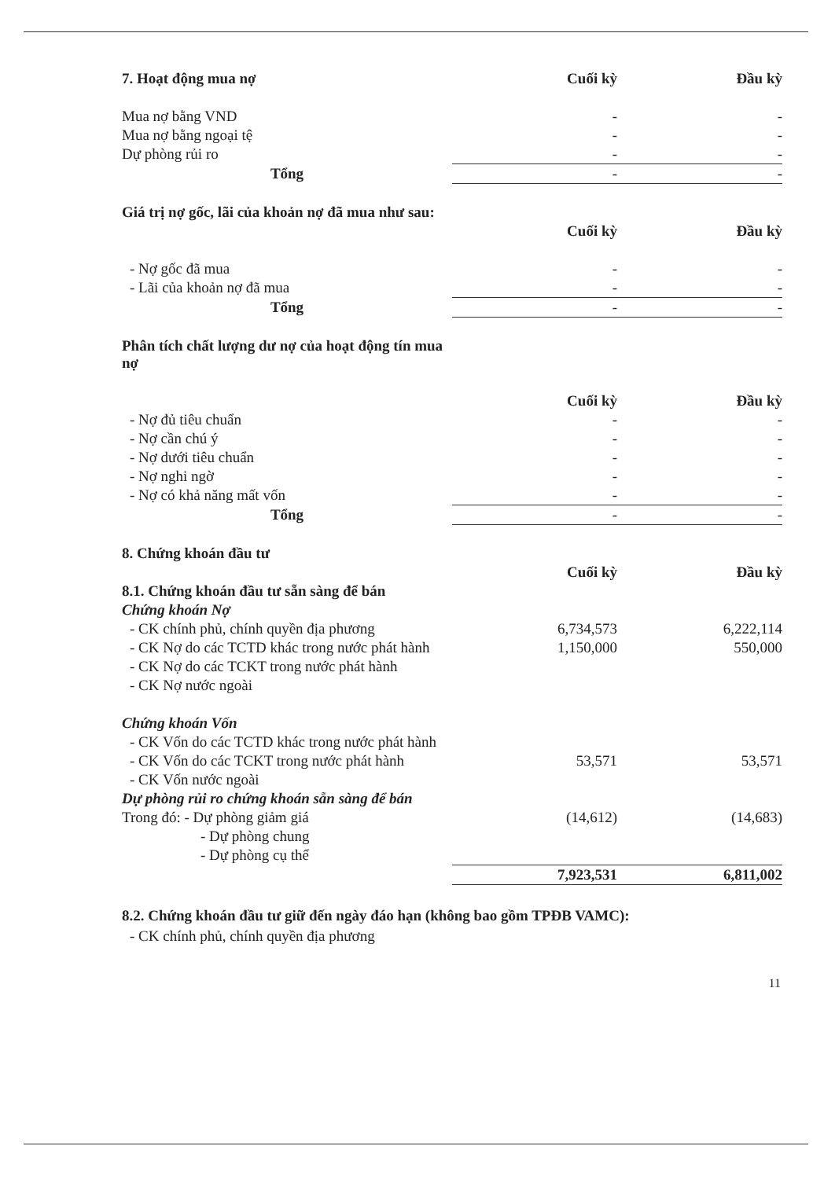| 7. Hoạt động mua nợ | Cuối kỳ | Đầu kỳ |
| Mua nợ bằng VND | - | - |
| Mua nợ bằng ngoại tệ | - | - |
| Dự phòng rủi ro | - | - |
| Tổng | - | - |
| Giá trị nợ gốc, lãi của khoản nợ đã mua như sau: | | |
| | Cuối kỳ | Đầu kỳ |
| - Nợ gốc đã mua | - | - |
| - Lãi của khoản nợ đã mua | - | - |
| Tổng | - | - |
| Phân tích chất lượng dư nợ của hoạt động tín mua nợ | | |
| | Cuối kỳ | Đầu kỳ |
| - Nợ đủ tiêu chuẩn | - | - |
| - Nợ cần chú ý | - | - |
| - Nợ dưới tiêu chuẩn | - | - |
| - Nợ nghi ngờ | - | - |
| - Nợ có khả năng mất vốn | - | - |
| Tổng | - | - |
| 8. Chứng khoán đầu tư | | |
| | Cuối kỳ | Đầu kỳ |
| 8.1. Chứng khoán đầu tư sẵn sàng để bán | | |
| Chứng khoán Nợ | | |
| - CK chính phủ, chính quyền địa phương | 6,734,573 | 6,222,114 |
| - CK Nợ do các TCTD khác trong nước phát hành | 1,150,000 | 550,000 |
| - CK Nợ do các TCKT trong nước phát hành | | |
| - CK Nợ nước ngoài | | |
| Chứng khoán Vốn | | |
| - CK Vốn do các TCTD khác trong nước phát hành | | |
| - CK Vốn do các TCKT trong nước phát hành | 53,571 | 53,571 |
| - CK Vốn nước ngoài | | |
| Dự phòng rủi ro chứng khoán sẵn sàng để bán | | |
| Trong đó: - Dự phòng giảm giá | (14,612) | (14,683) |
| - Dự phòng chung | | |
| - Dự phòng cụ thể | | |
| | 7,923,531 | 6,811,002 |
8.2. Chứng khoán đầu tư giữ đến ngày đáo hạn (không bao gồm TPĐB VAMC):
- CK chính phủ, chính quyền địa phương
11